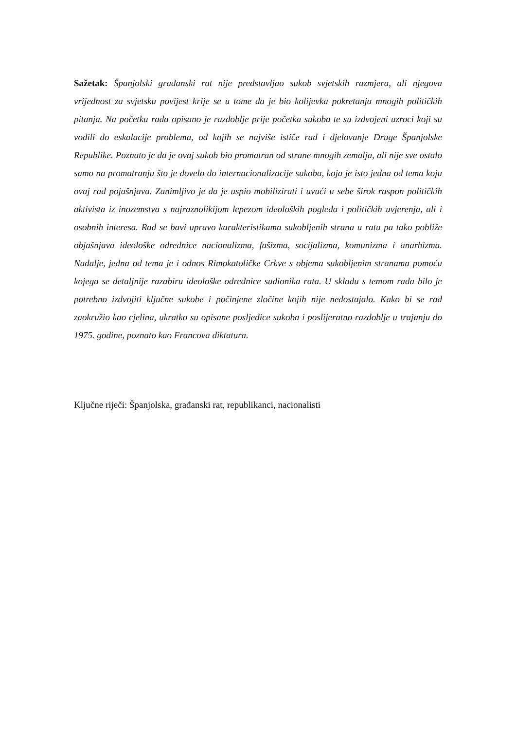Sažetak: Španjolski građanski rat nije predstavljao sukob svjetskih razmjera, ali njegova vrijednost za svjetsku povijest krije se u tome da je bio kolijevka pokretanja mnogih političkih pitanja. Na početku rada opisano je razdoblje prije početka sukoba te su izdvojeni uzroci koji su vodili do eskalacije problema, od kojih se najviše ističe rad i djelovanje Druge Španjolske Republike. Poznato je da je ovaj sukob bio promatran od strane mnogih zemalja, ali nije sve ostalo samo na promatranju što je dovelo do internacionalizacije sukoba, koja je isto jedna od tema koju ovaj rad pojašnjava. Zanimljivo je da je uspio mobilizirati i uvući u sebe širok raspon političkih aktivista iz inozemstva s najraznolikijom lepezom ideoloških pogleda i političkih uvjerenja, ali i osobnih interesa. Rad se bavi upravo karakteristikama sukobljenih strana u ratu pa tako pobliže objašnjava ideološke odrednice nacionalizma, fašizma, socijalizma, komunizma i anarhizma. Nadalje, jedna od tema je i odnos Rimokatoličke Crkve s objema sukobljenim stranama pomoću kojega se detaljnije razabiru ideološke odrednice sudionika rata. U skladu s temom rada bilo je potrebno izdvojiti ključne sukobe i počinjene zločine kojih nije nedostajalo. Kako bi se rad zaokružio kao cjelina, ukratko su opisane posljedice sukoba i poslijeratno razdoblje u trajanju do 1975. godine, poznato kao Francova diktatura.
Ključne riječi: Španjolska, građanski rat, republikanci, nacionalisti